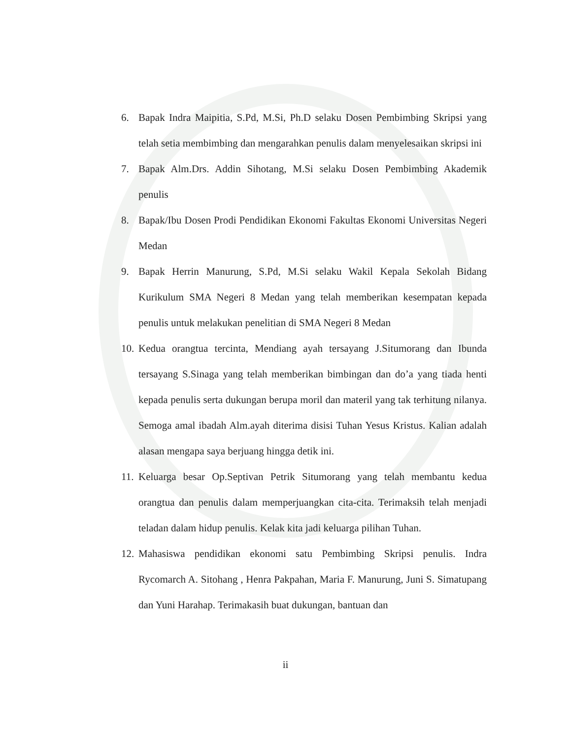6. Bapak Indra Maipitia, S.Pd, M.Si, Ph.D selaku Dosen Pembimbing Skripsi yang telah setia membimbing dan mengarahkan penulis dalam menyelesaikan skripsi ini
7. Bapak Alm.Drs. Addin Sihotang, M.Si selaku Dosen Pembimbing Akademik penulis
8. Bapak/Ibu Dosen Prodi Pendidikan Ekonomi Fakultas Ekonomi Universitas Negeri Medan
9. Bapak Herrin Manurung, S.Pd, M.Si selaku Wakil Kepala Sekolah Bidang Kurikulum SMA Negeri 8 Medan yang telah memberikan kesempatan kepada penulis untuk melakukan penelitian di SMA Negeri 8 Medan
10. Kedua orangtua tercinta, Mendiang ayah tersayang J.Situmorang dan Ibunda tersayang S.Sinaga yang telah memberikan bimbingan dan do’a yang tiada henti kepada penulis serta dukungan berupa moril dan materil yang tak terhitung nilanya. Semoga amal ibadah Alm.ayah diterima disisi Tuhan Yesus Kristus. Kalian adalah alasan mengapa saya berjuang hingga detik ini.
11. Keluarga besar Op.Septivan Petrik Situmorang yang telah membantu kedua orangtua dan penulis dalam memperjuangkan cita-cita. Terimaksih telah menjadi teladan dalam hidup penulis. Kelak kita jadi keluarga pilihan Tuhan.
12. Mahasiswa pendidikan ekonomi satu Pembimbing Skripsi penulis. Indra Rycomarch A. Sitohang , Henra Pakpahan, Maria F. Manurung, Juni S. Simatupang dan Yuni Harahap. Terimakasih buat dukungan, bantuan dan
ii